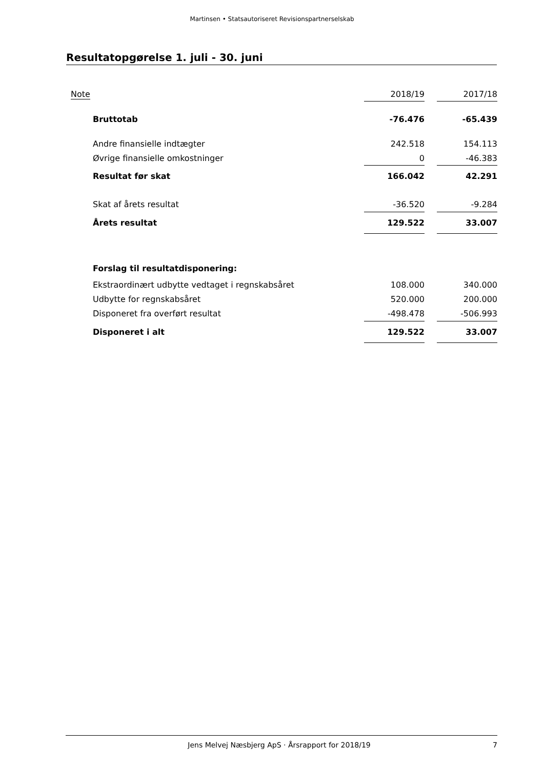Martinsen • Statsautoriseret Revisionspartnerselskab
Resultatopgørelse 1. juli - 30. juni
| Note | | 2018/19 | | 2017/18 |
| --- | --- | --- | --- | --- |
| Bruttotab | | -76.476 | | -65.439 |
| Andre finansielle indtægter | | 242.518 | | 154.113 |
| Øvrige finansielle omkostninger | | 0 | | -46.383 |
| Resultat før skat | | 166.042 | | 42.291 |
| Skat af årets resultat | | -36.520 | | -9.284 |
| Årets resultat | | 129.522 | | 33.007 |
| Forslag til resultatdisponering: | | | | |
| Ekstraordinært udbytte vedtaget i regnskabsåret | | 108.000 | | 340.000 |
| Udbytte for regnskabsåret | | 520.000 | | 200.000 |
| Disponeret fra overført resultat | | -498.478 | | -506.993 |
| Disponeret i alt | | 129.522 | | 33.007 |
Jens Melvej Næsbjerg ApS · Årsrapport for 2018/19 7